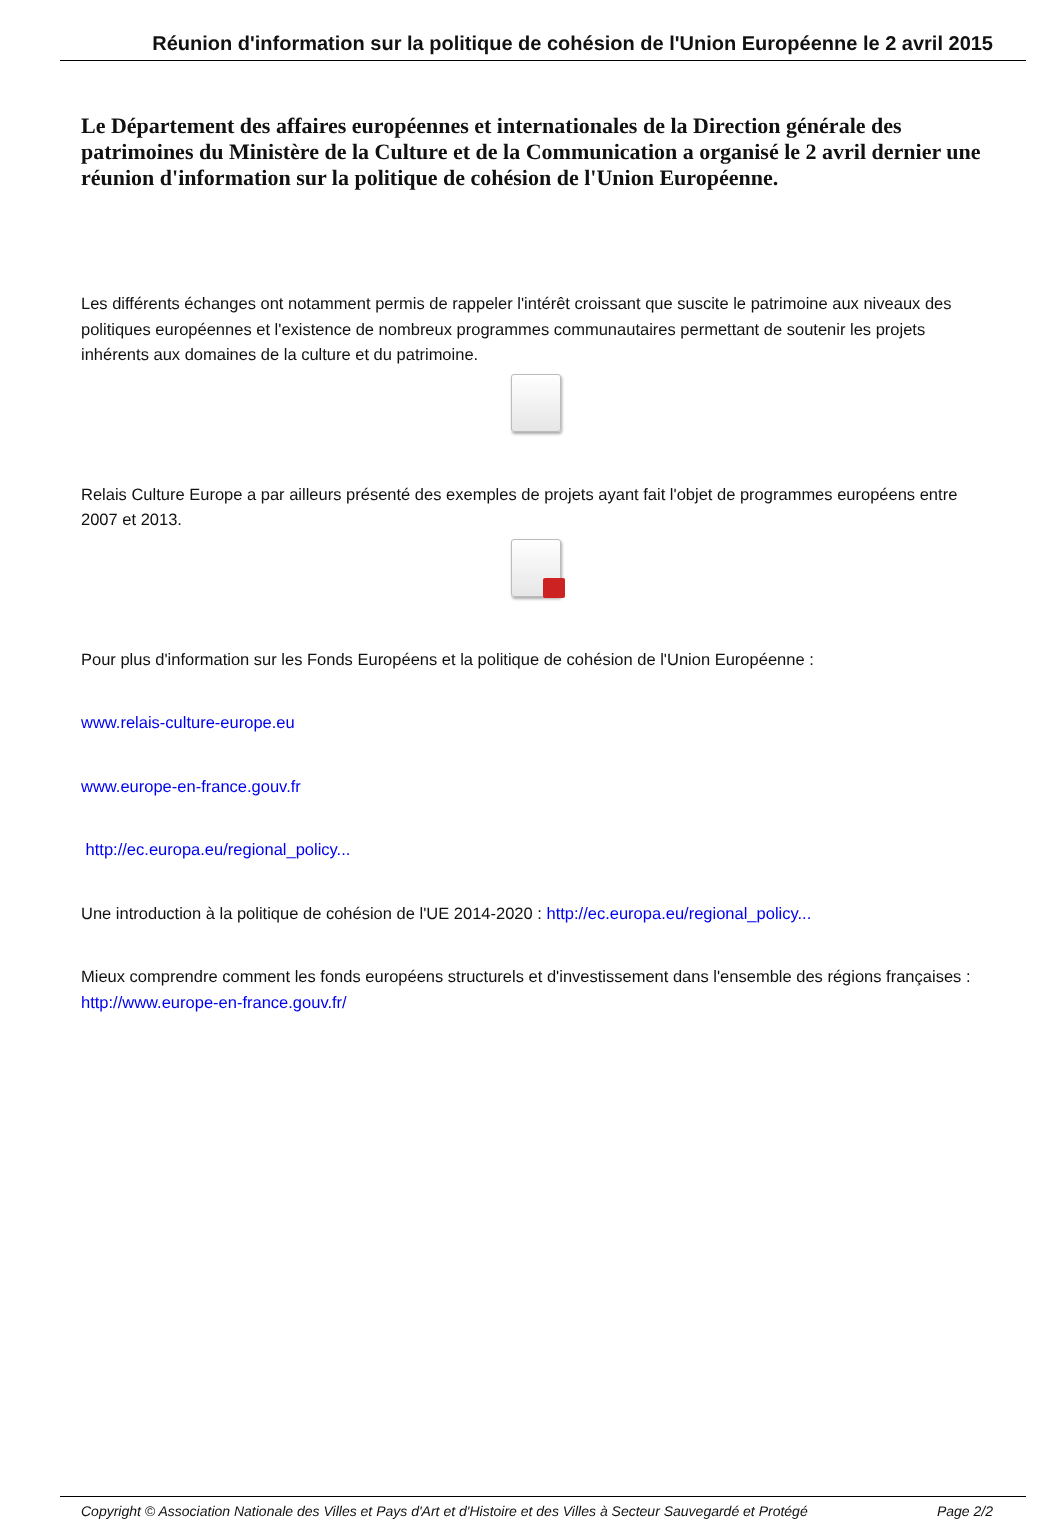Réunion d'information sur la politique de cohésion de l'Union Européenne le 2 avril 2015
Le Département des affaires européennes et internationales de la Direction générale des patrimoines du Ministère de la Culture et de la Communication a organisé le 2 avril dernier une réunion d'information sur la politique de cohésion de l'Union Européenne.
Les différents échanges ont notamment permis de rappeler l'intérêt croissant que suscite le patrimoine aux niveaux des politiques européennes et l'existence de nombreux programmes communautaires permettant de soutenir les projets inhérents aux domaines de la culture et du patrimoine.
Relais Culture Europe a par ailleurs présenté des exemples de projets ayant fait l'objet de programmes européens entre 2007 et 2013.
Pour plus d'information sur les Fonds Européens et la politique de cohésion de l'Union Européenne :
www.relais-culture-europe.eu
www.europe-en-france.gouv.fr
http://ec.europa.eu/regional_policy...
Une introduction à la politique de cohésion de l'UE 2014-2020 : http://ec.europa.eu/regional_policy...
Mieux comprendre comment les fonds européens structurels et d'investissement dans l'ensemble des régions françaises : http://www.europe-en-france.gouv.fr/
Copyright © Association Nationale des Villes et Pays d'Art et d'Histoire et des Villes à Secteur Sauvegardé et Protégé Page 2/2